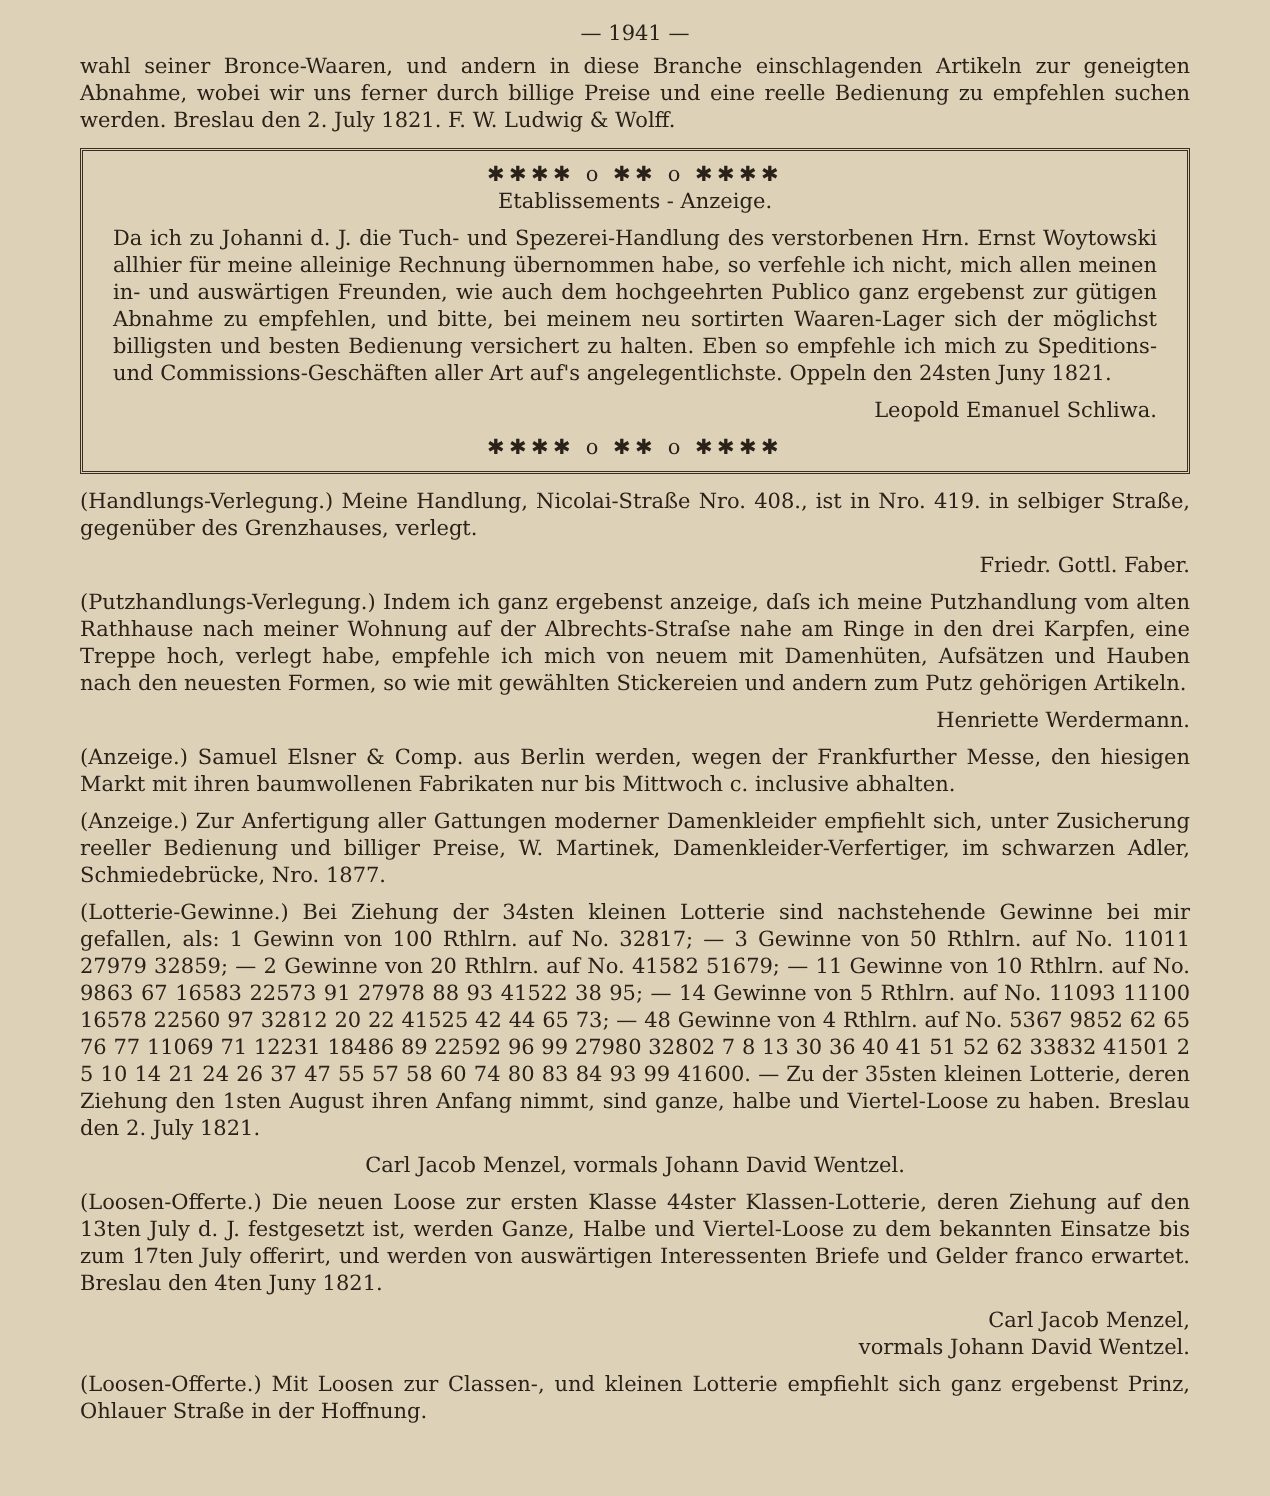— 1941 —
wahl seiner Bronce-Waaren, und andern in diese Branche einschlagenden Artikeln zur geneigten Abnahme, wobei wir uns ferner durch billige Preise und eine reelle Bedienung zu empfehlen suchen werden. Breslau den 2. July 1821. F. W. Ludwig & Wolff.
✱✱✱✱ o ✱✱ o ✱✱✱✱
Etablissements - Anzeige.
Da ich zu Johanni d. J. die Tuch- und Spezerei-Handlung des verstorbenen Hrn. Ernst Woytowski allhier für meine alleinige Rechnung übernommen habe, so verfehle ich nicht, mich allen meinen in- und auswärtigen Freunden, wie auch dem hochgeehrten Publico ganz ergebenst zur gütigen Abnahme zu empfehlen, und bitte, bei meinem neu sortirten Waaren-Lager sich der möglichst billigsten und besten Bedienung versichert zu halten. Eben so empfehle ich mich zu Speditions- und Commissions-Geschäften aller Art auf's angelegentlichste. Oppeln den 24sten Juny 1821.
Leopold Emanuel Schliwa.
✱✱✱✱ o ✱✱ o ✱✱✱✱
(Handlungs-Verlegung.) Meine Handlung, Nicolai-Straße Nro. 408., ist in Nro. 419. in selbiger Straße, gegenüber des Grenzhauses, verlegt.
Friedr. Gottl. Faber.
(Putzhandlungs-Verlegung.) Indem ich ganz ergebenst anzeige, daſs ich meine Putzhandlung vom alten Rathhause nach meiner Wohnung auf der Albrechts-Straſse nahe am Ringe in den drei Karpfen, eine Treppe hoch, verlegt habe, empfehle ich mich von neuem mit Damenhüten, Aufsätzen und Hauben nach den neuesten Formen, so wie mit gewählten Stickereien und andern zum Putz gehörigen Artikeln.
Henriette Werdermann.
(Anzeige.) Samuel Elsner & Comp. aus Berlin werden, wegen der Frankfurther Messe, den hiesigen Markt mit ihren baumwollenen Fabrikaten nur bis Mittwoch c. inclusive abhalten.
(Anzeige.) Zur Anfertigung aller Gattungen moderner Damenkleider empfiehlt sich, unter Zusicherung reeller Bedienung und billiger Preise, W. Martinek, Damenkleider-Verfertiger, im schwarzen Adler, Schmiedebrücke, Nro. 1877.
(Lotterie-Gewinne.) Bei Ziehung der 34sten kleinen Lotterie sind nachstehende Gewinne bei mir gefallen, als: 1 Gewinn von 100 Rthlrn. auf No. 32817; — 3 Gewinne von 50 Rthlrn. auf No. 11011 27979 32859; — 2 Gewinne von 20 Rthlrn. auf No. 41582 51679; — 11 Gewinne von 10 Rthlrn. auf No. 9863 67 16583 22573 91 27978 88 93 41522 38 95; — 14 Gewinne von 5 Rthlrn. auf No. 11093 11100 16578 22560 97 32812 20 22 41525 42 44 65 73; — 48 Gewinne von 4 Rthlrn. auf No. 5367 9852 62 65 76 77 11069 71 12231 18486 89 22592 96 99 27980 32802 7 8 13 30 36 40 41 51 52 62 33832 41501 2 5 10 14 21 24 26 37 47 55 57 58 60 74 80 83 84 93 99 41600. — Zu der 35sten kleinen Lotterie, deren Ziehung den 1sten August ihren Anfang nimmt, sind ganze, halbe und Viertel-Loose zu haben. Breslau den 2. July 1821.
Carl Jacob Menzel, vormals Johann David Wentzel.
(Loosen-Offerte.) Die neuen Loose zur ersten Klasse 44ster Klassen-Lotterie, deren Ziehung auf den 13ten July d. J. festgesetzt ist, werden Ganze, Halbe und Viertel-Loose zu dem bekannten Einsatze bis zum 17ten July offerirt, und werden von auswärtigen Interessenten Briefe und Gelder franco erwartet. Breslau den 4ten Juny 1821.
Carl Jacob Menzel,
vormals Johann David Wentzel.
(Loosen-Offerte.) Mit Loosen zur Classen-, und kleinen Lotterie empfiehlt sich ganz ergebenst Prinz, Ohlauer Straße in der Hoffnung.